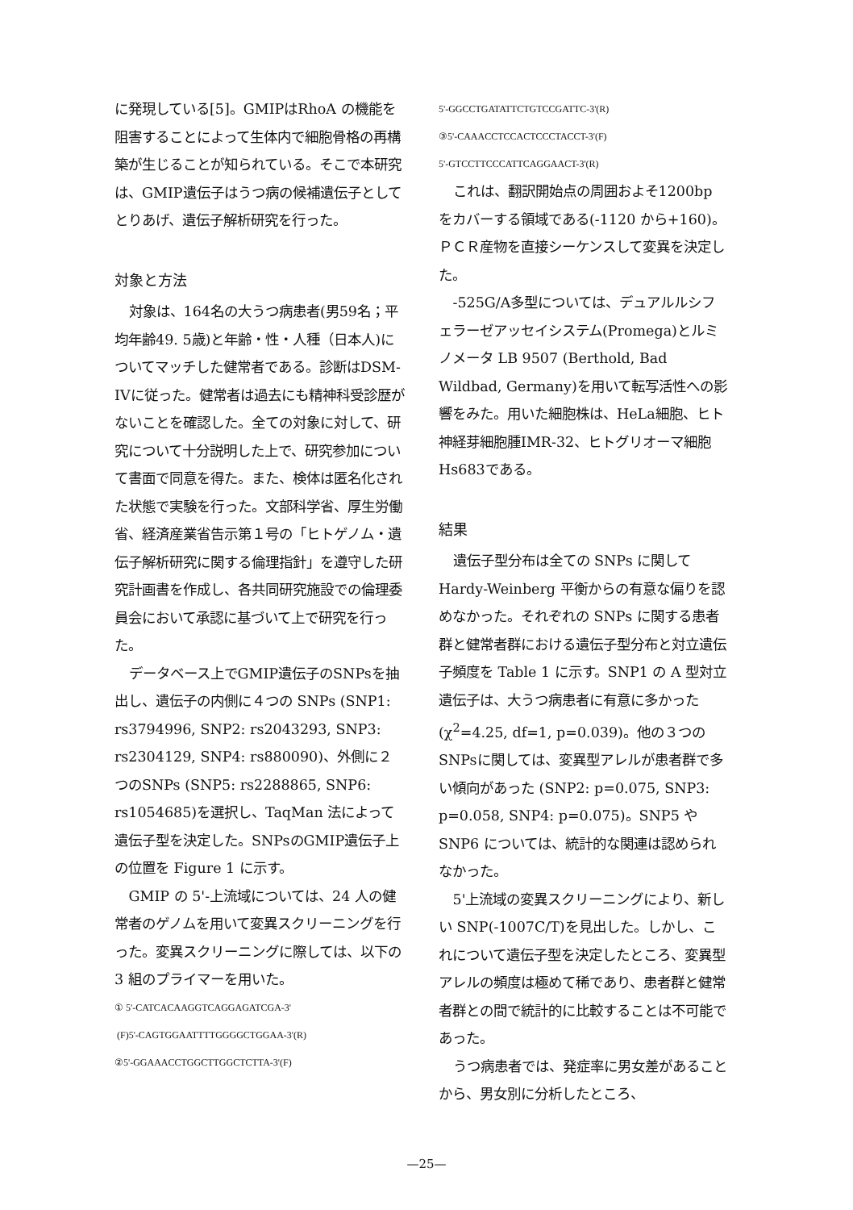に発現している[5]。GMIPはRhoA の機能を阻害することによって生体内で細胞骨格の再構築が生じることが知られている。そこで本研究は、GMIP遺伝子はうつ病の候補遺伝子としてとりあげ、遺伝子解析研究を行った。
対象と方法
対象は、164名の大うつ病患者(男59名；平均年齢49. 5歳)と年齢・性・人種（日本人)についてマッチした健常者である。診断はDSM-IVに従った。健常者は過去にも精神科受診歴がないことを確認した。全ての対象に対して、研究について十分説明した上で、研究参加について書面で同意を得た。また、検体は匿名化された状態で実験を行った。文部科学省、厚生労働省、経済産業省告示第１号の「ヒトゲノム・遺伝子解析研究に関する倫理指針」を遵守した研究計画書を作成し、各共同研究施設での倫理委員会において承認に基づいて上で研究を行った。
データベース上でGMIP遺伝子のSNPsを抽出し、遺伝子の内側に４つの SNPs (SNP1: rs3794996, SNP2: rs2043293, SNP3: rs2304129, SNP4: rs880090)、外側に２つのSNPs (SNP5: rs2288865, SNP6: rs1054685)を選択し、TaqMan 法によって遺伝子型を決定した。SNPsのGMIP遺伝子上の位置を Figure 1 に示す。
GMIP の 5'-上流域については、24 人の健常者のゲノムを用いて変異スクリーニングを行った。変異スクリーニングに際しては、以下の 3 組のプライマーを用いた。
① 5'-CATCACAAGGTCAGGAGATCGA-3'
(F)5'-CAGTGGAATTTTGGGGCTGGAA-3'(R)
②5'-GGAAACCTGGCTTGGCTCTTA-3'(F)
5'-GGCCTGATATTCTGTCCGATTC-3'(R)
③5'-CAAACCTCCACTCCCTACCT-3'(F)
5'-GTCCTTCCCATTCAGGAACT-3'(R)
これは、翻訳開始点の周囲およそ1200bp をカバーする領域である(-1120 から+160)。ＰＣＲ産物を直接シーケンスして変異を決定した。
-525G/A多型については、デュアルルシフェラーゼアッセイシステム(Promega)とルミノメータ LB 9507 (Berthold, Bad Wildbad, Germany)を用いて転写活性への影響をみた。用いた細胞株は、HeLa細胞、ヒト神経芽細胞腫IMR-32、ヒトグリオーマ細胞Hs683である。
結果
遺伝子型分布は全ての SNPs に関して Hardy-Weinberg 平衡からの有意な偏りを認めなかった。それぞれの SNPs に関する患者群と健常者群における遺伝子型分布と対立遺伝子頻度を Table 1 に示す。SNP1 の A 型対立遺伝子は、大うつ病患者に有意に多かった(χ<sup>2</sup>=4.25, df=1, p=0.039)。他の３つのSNPsに関しては、変異型アレルが患者群で多い傾向があった (SNP2: p=0.075, SNP3: p=0.058, SNP4: p=0.075)。SNP5 や SNP6 については、統計的な関連は認められなかった。
5'上流域の変異スクリーニングにより、新しい SNP(-1007C/T)を見出した。しかし、これについて遺伝子型を決定したところ、変異型アレルの頻度は極めて稀であり、患者群と健常者群との間で統計的に比較することは不可能であった。
うつ病患者では、発症率に男女差があることから、男女別に分析したところ、
—25—